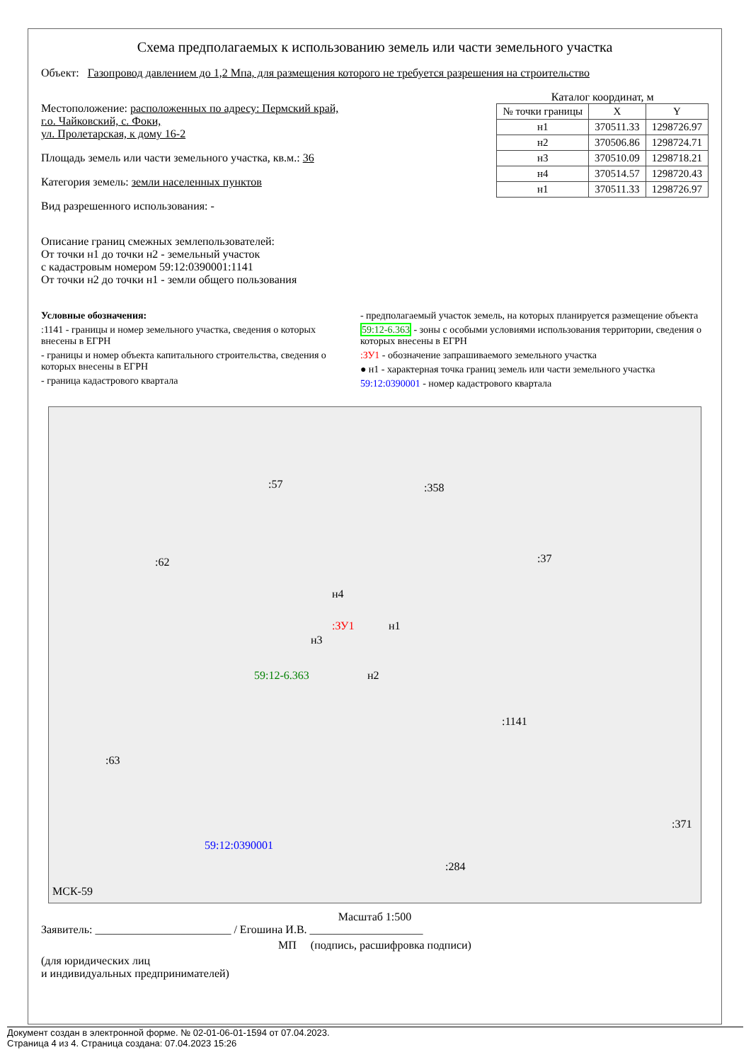Схема предполагаемых к использованию земель или части земельного участка
Объект: Газопровод давлением до 1,2 Мпа, для размещения которого не требуется разрешения на строительство
Местоположение: расположенных по адресу: Пермский край,
г.о. Чайковский, с. Фоки,
ул. Пролетарская, к дому 16-2
Площадь земель или части земельного участка, кв.м.: 36
Категория земель: земли населенных пунктов
Вид разрешенного использования: -
Каталог координат, м
| № точки границы | X | Y |
| --- | --- | --- |
| н1 | 370511.33 | 1298726.97 |
| н2 | 370506.86 | 1298724.71 |
| н3 | 370510.09 | 1298718.21 |
| н4 | 370514.57 | 1298720.43 |
| н1 | 370511.33 | 1298726.97 |
Описание границ смежных землепользователей:
От точки н1 до точки н2 - земельный участок
с кадастровым номером 59:12:0390001:1141
От точки н2 до точки н1 - земли общего пользования
Условные обозначения:
:1141 - границы и номер земельного участка, сведения о которых внесены в ЕГРН
- границы и номер объекта капитального строительства, сведения о которых внесены в ЕГРН
- граница кадастрового квартала
- предполагаемый участок земель, на которых планируется размещение объекта
59:12-6.363 - зоны с особыми условиями использования территории, сведения о которых внесены в ЕГРН
:ЗУ1 - обозначение запрашиваемого земельного участка
● н1 - характерная точка границ земель или части земельного участка
59:12:0390001 - номер кадастрового квартала
:57 :358
:62 :37
н4
:ЗУ1 н1
н3
н2 59:12-6.363
:1141
:63
:371
59:12:0390001
:284
МСК-59
Масштаб 1:500
Заявитель: ________________________ / Егошина И.В. ____________________
МП (подпись, расшифровка подписи)
(для юридических лиц
и индивидуальных предпринимателей)
Документ создан в электронной форме. № 02-01-06-01-1594 от 07.04.2023.
Страница 4 из 4. Страница создана: 07.04.2023 15:26